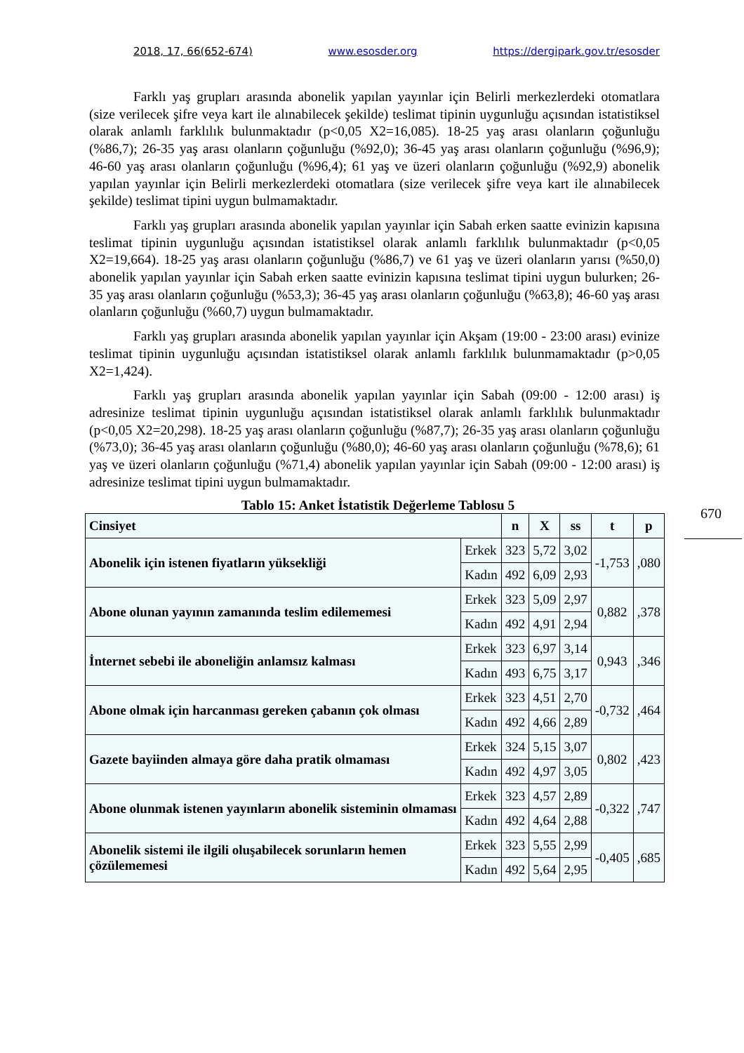2018, 17, 66(652-674) www.esosder.org https://dergipark.gov.tr/esosder
Farklı yaş grupları arasında abonelik yapılan yayınlar için Belirli merkezlerdeki otomatlara (size verilecek şifre veya kart ile alınabilecek şekilde) teslimat tipinin uygunluğu açısından istatistiksel olarak anlamlı farklılık bulunmaktadır (p<0,05 X2=16,085). 18-25 yaş arası olanların çoğunluğu (%86,7); 26-35 yaş arası olanların çoğunluğu (%92,0); 36-45 yaş arası olanların çoğunluğu (%96,9); 46-60 yaş arası olanların çoğunluğu (%96,4); 61 yaş ve üzeri olanların çoğunluğu (%92,9) abonelik yapılan yayınlar için Belirli merkezlerdeki otomatlara (size verilecek şifre veya kart ile alınabilecek şekilde) teslimat tipini uygun bulmamaktadır.
Farklı yaş grupları arasında abonelik yapılan yayınlar için Sabah erken saatte evinizin kapısına teslimat tipinin uygunluğu açısından istatistiksel olarak anlamlı farklılık bulunmaktadır (p<0,05 X2=19,664). 18-25 yaş arası olanların çoğunluğu (%86,7) ve 61 yaş ve üzeri olanların yarısı (%50,0) abonelik yapılan yayınlar için Sabah erken saatte evinizin kapısına teslimat tipini uygun bulurken; 26-35 yaş arası olanların çoğunluğu (%53,3); 36-45 yaş arası olanların çoğunluğu (%63,8); 46-60 yaş arası olanların çoğunluğu (%60,7) uygun bulmamaktadır.
Farklı yaş grupları arasında abonelik yapılan yayınlar için Akşam (19:00 - 23:00 arası) evinize teslimat tipinin uygunluğu açısından istatistiksel olarak anlamlı farklılık bulunmamaktadır (p>0,05 X2=1,424).
Farklı yaş grupları arasında abonelik yapılan yayınlar için Sabah (09:00 - 12:00 arası) iş adresinize teslimat tipinin uygunluğu açısından istatistiksel olarak anlamlı farklılık bulunmaktadır (p<0,05 X2=20,298). 18-25 yaş arası olanların çoğunluğu (%87,7); 26-35 yaş arası olanların çoğunluğu (%73,0); 36-45 yaş arası olanların çoğunluğu (%80,0); 46-60 yaş arası olanların çoğunluğu (%78,6); 61 yaş ve üzeri olanların çoğunluğu (%71,4) abonelik yapılan yayınlar için Sabah (09:00 - 12:00 arası) iş adresinize teslimat tipini uygun bulmamaktadır.
Tablo 15: Anket İstatistik Değerleme Tablosu 5
| Cinsiyet | | n | X | ss | t | p |
| --- | --- | --- | --- | --- | --- | --- |
| Abonelik için istenen fiyatların yüksekliği | Erkek | 323 | 5,72 | 3,02 | -1,753 | ,080 |
| | Kadın | 492 | 6,09 | 2,93 | | |
| Abone olunan yayının zamanında teslim edilememesi | Erkek | 323 | 5,09 | 2,97 | 0,882 | ,378 |
| | Kadın | 492 | 4,91 | 2,94 | | |
| İnternet sebebi ile aboneliğin anlamsız kalması | Erkek | 323 | 6,97 | 3,14 | 0,943 | ,346 |
| | Kadın | 493 | 6,75 | 3,17 | | |
| Abone olmak için harcanması gereken çabanın çok olması | Erkek | 323 | 4,51 | 2,70 | -0,732 | ,464 |
| | Kadın | 492 | 4,66 | 2,89 | | |
| Gazete bayiinden almaya göre daha pratik olmaması | Erkek | 324 | 5,15 | 3,07 | 0,802 | ,423 |
| | Kadın | 492 | 4,97 | 3,05 | | |
| Abone olunmak istenen yayınların abonelik sisteminin olmaması | Erkek | 323 | 4,57 | 2,89 | -0,322 | ,747 |
| | Kadın | 492 | 4,64 | 2,88 | | |
| Abonelik sistemi ile ilgili oluşabilecek sorunların hemen çözülememesi | Erkek | 323 | 5,55 | 2,99 | -0,405 | ,685 |
| | Kadın | 492 | 5,64 | 2,95 | | |
670